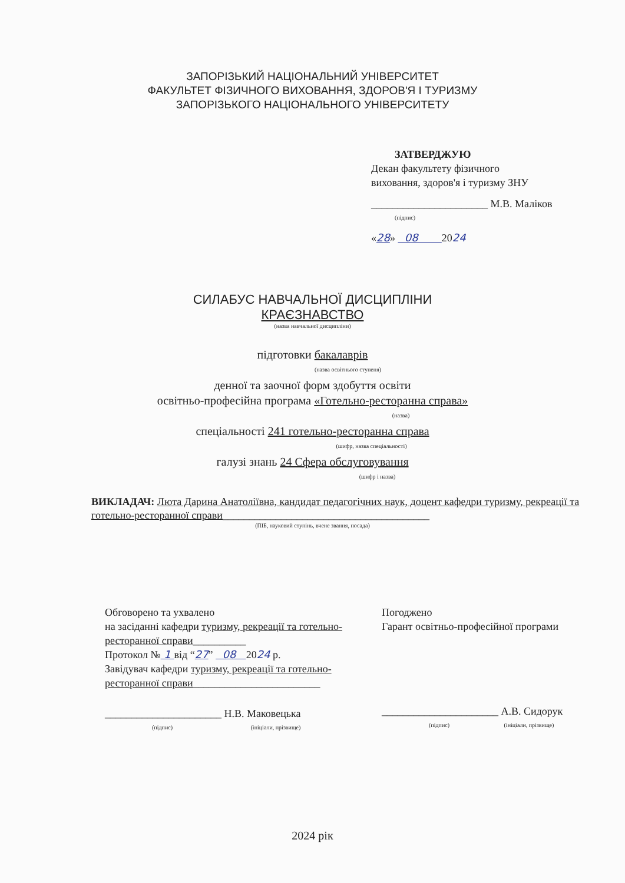ЗАПОРІЗЬКИЙ НАЦІОНАЛЬНИЙ УНІВЕРСИТЕТ
ФАКУЛЬТЕТ ФІЗИЧНОГО ВИХОВАННЯ, ЗДОРОВ'Я І ТУРИЗМУ
ЗАПОРІЗЬКОГО НАЦІОНАЛЬНОГО УНІВЕРСИТЕТУ
ЗАТВЕРДЖУЮ
Декан факультету фізичного
виховання, здоров'я і туризму ЗНУ
______________________ М.В. Маліков
(підпис)
«28» 08 2024
СИЛАБУС НАВЧАЛЬНОЇ ДИСЦИПЛІНИ
КРАЄЗНАВСТВО
(назва навчальної дисципліни)
підготовки бакалаврів
(назва освітнього ступеня)
денної та заочної форм здобуття освіти
освітньо-професійна програма «Готельно-ресторанна справа»
(назва)
спеціальності 241 готельно-ресторанна справа
(шифр, назва спеціальності)
галузі знань 24 Сфера обслуговування
(шифр і назва)
ВИКЛАДАЧ: Люта Дарина Анатоліївна, кандидат педагогічних наук, доцент кафедри туризму, рекреації та готельно-ресторанної справи_______________________________________
(ПІБ, науковий ступінь, вчене звання, посада)
Обговорено та ухвалено
на засіданні кафедри туризму, рекреації та готельно-ресторанної справи__________
Протокол № 1 від “27” 08 2024 р.
Завідувач кафедри туризму, рекреації та готельно-ресторанної справи________________________
______________________ Н.В. Маковецька
(підпис) (ініціали, прізвище)
Погоджено
Гарант освітньо-професійної програми
______________________ А.В. Сидорук
(підпис) (ініціали, прізвище)
2024 рік